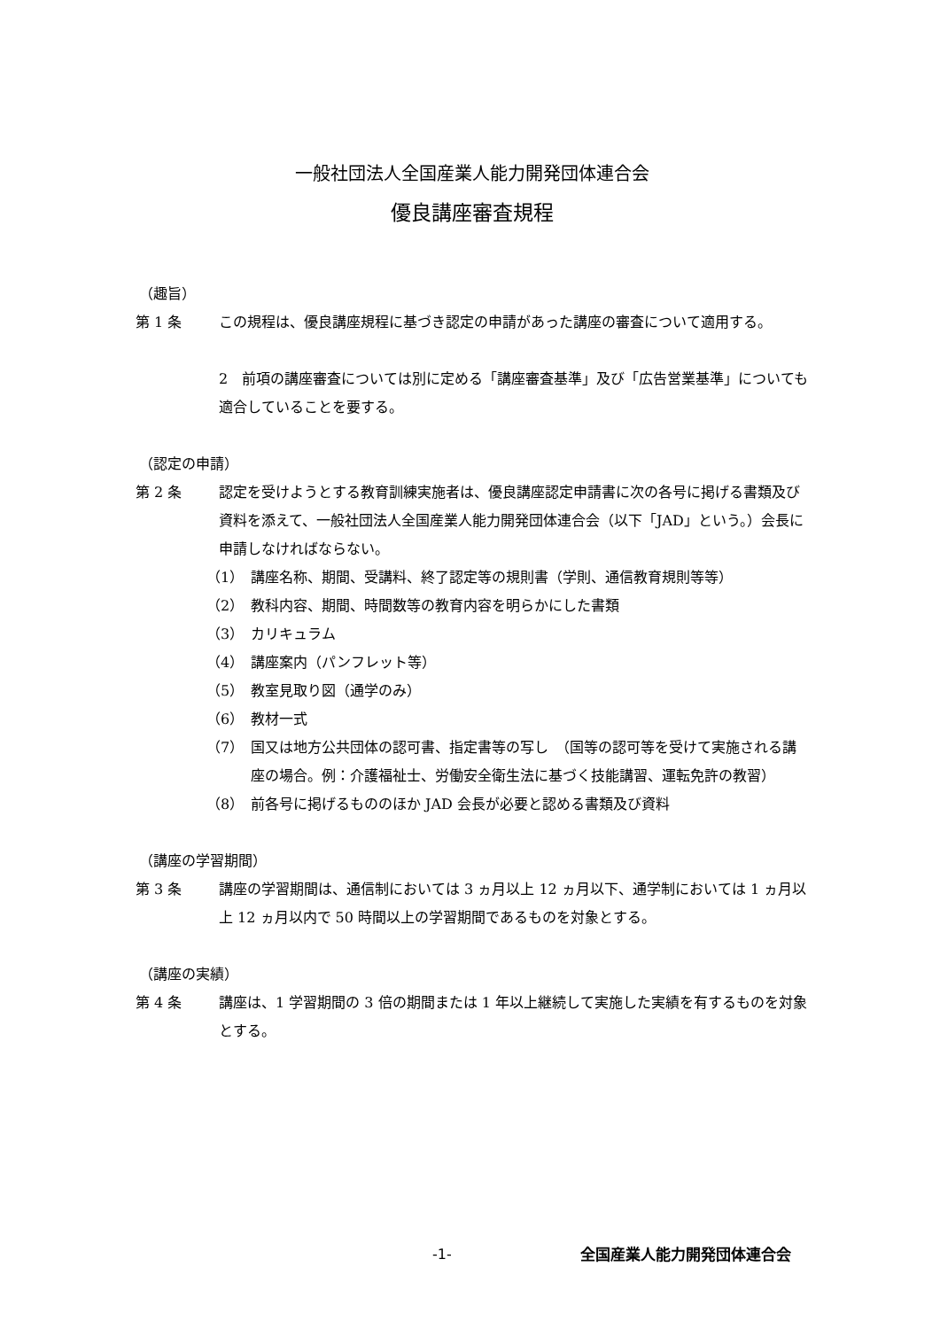一般社団法人全国産業人能力開発団体連合会
優良講座審査規程
（趣旨）
第 1 条 この規程は、優良講座規程に基づき認定の申請があった講座の審査について適用する。
2　前項の講座審査については別に定める「講座審査基準」及び「広告営業基準」についても適合していることを要する。
（認定の申請）
第 2 条 認定を受けようとする教育訓練実施者は、優良講座認定申請書に次の各号に掲げる書類及び資料を添えて、一般社団法人全国産業人能力開発団体連合会（以下「JAD」という。）会長に申請しなければならない。
（1） 講座名称、期間、受講料、終了認定等の規則書（学則、通信教育規則等等）
（2） 教科内容、期間、時間数等の教育内容を明らかにした書類
（3） カリキュラム
（4） 講座案内（パンフレット等）
（5） 教室見取り図（通学のみ）
（6） 教材一式
（7） 国又は地方公共団体の認可書、指定書等の写し　（国等の認可等を受けて実施される講座の場合。例：介護福祉士、労働安全衛生法に基づく技能講習、運転免許の教習）
（8） 前各号に掲げるもののほか JAD 会長が必要と認める書類及び資料
（講座の学習期間）
第 3 条 講座の学習期間は、通信制においては 3 ヵ月以上 12 ヵ月以下、通学制においては 1 ヵ月以上 12 ヵ月以内で 50 時間以上の学習期間であるものを対象とする。
（講座の実績）
第 4 条 講座は、1 学習期間の 3 倍の期間または 1 年以上継続して実施した実績を有するものを対象とする。
-1- 全国産業人能力開発団体連合会